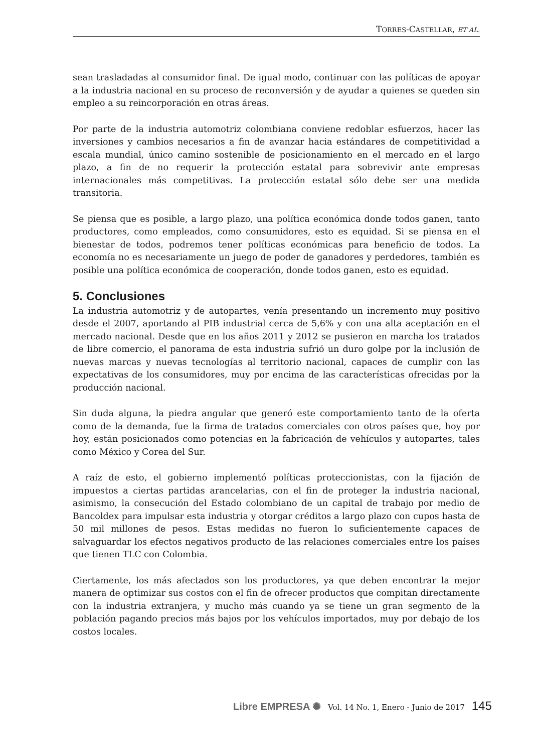TORRES-CASTELLAR, ET AL.
sean trasladadas al consumidor final. De igual modo, continuar con las políticas de apoyar a la industria nacional en su proceso de reconversión y de ayudar a quienes se queden sin empleo a su reincorporación en otras áreas.
Por parte de la industria automotriz colombiana conviene redoblar esfuerzos, hacer las inversiones y cambios necesarios a fin de avanzar hacia estándares de competitividad a escala mundial, único camino sostenible de posicionamiento en el mercado en el largo plazo, a fin de no requerir la protección estatal para sobrevivir ante empresas internacionales más competitivas. La protección estatal sólo debe ser una medida transitoria.
Se piensa que es posible, a largo plazo, una política económica donde todos ganen, tanto productores, como empleados, como consumidores, esto es equidad. Si se piensa en el bienestar de todos, podremos tener políticas económicas para beneficio de todos. La economía no es necesariamente un juego de poder de ganadores y perdedores, también es posible una política económica de cooperación, donde todos ganen, esto es equidad.
5. Conclusiones
La industria automotriz y de autopartes, venía presentando un incremento muy positivo desde el 2007, aportando al PIB industrial cerca de 5,6% y con una alta aceptación en el mercado nacional. Desde que en los años 2011 y 2012 se pusieron en marcha los tratados de libre comercio, el panorama de esta industria sufrió un duro golpe por la inclusión de nuevas marcas y nuevas tecnologías al territorio nacional, capaces de cumplir con las expectativas de los consumidores, muy por encima de las características ofrecidas por la producción nacional.
Sin duda alguna, la piedra angular que generó este comportamiento tanto de la oferta como de la demanda, fue la firma de tratados comerciales con otros países que, hoy por hoy, están posicionados como potencias en la fabricación de vehículos y autopartes, tales como México y Corea del Sur.
A raíz de esto, el gobierno implementó políticas proteccionistas, con la fijación de impuestos a ciertas partidas arancelarias, con el fin de proteger la industria nacional, asimismo, la consecución del Estado colombiano de un capital de trabajo por medio de Bancoldex para impulsar esta industria y otorgar créditos a largo plazo con cupos hasta de 50 mil millones de pesos. Estas medidas no fueron lo suficientemente capaces de salvaguardar los efectos negativos producto de las relaciones comerciales entre los países que tienen TLC con Colombia.
Ciertamente, los más afectados son los productores, ya que deben encontrar la mejor manera de optimizar sus costos con el fin de ofrecer productos que compitan directamente con la industria extranjera, y mucho más cuando ya se tiene un gran segmento de la población pagando precios más bajos por los vehículos importados, muy por debajo de los costos locales.
Libre EMPRESA ✺ Vol. 14 No. 1, Enero - Junio de 2017 145